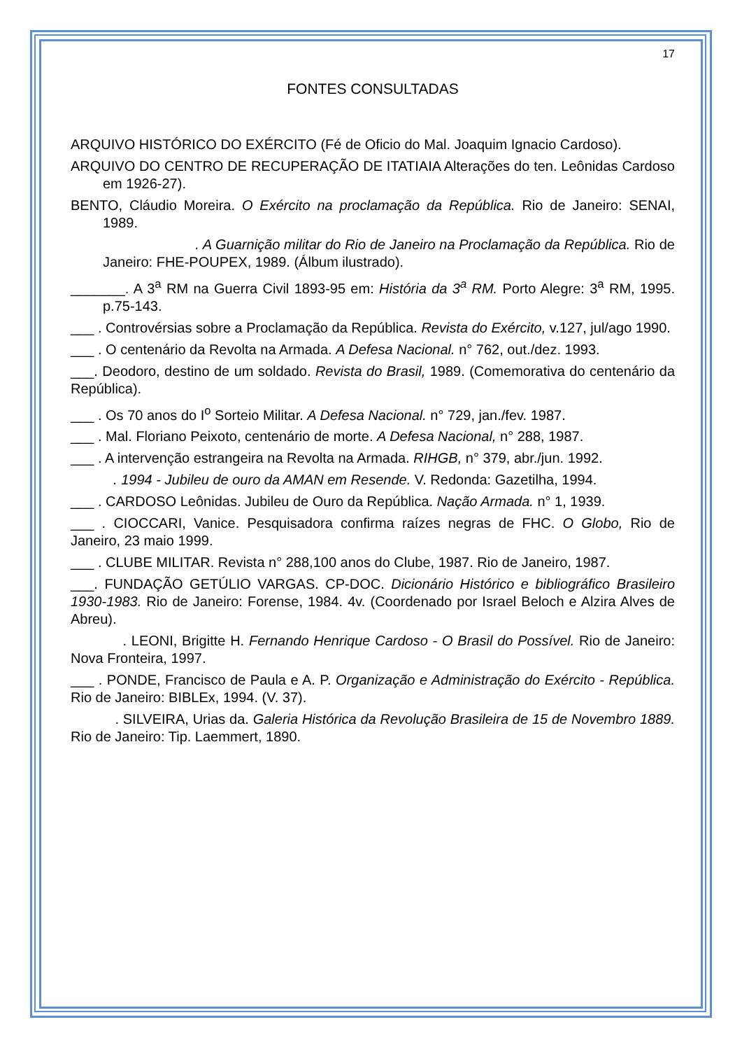17
FONTES CONSULTADAS
ARQUIVO HISTÓRICO DO EXÉRCITO (Fé de Oficio do Mal. Joaquim Ignacio Cardoso).
ARQUIVO DO CENTRO DE RECUPERAÇÃO DE ITATIAIA Alterações do ten. Leônidas Cardoso em 1926-27).
BENTO, Cláudio Moreira. O Exército na proclamação da República. Rio de Janeiro: SENAI, 1989.
. A Guarnição militar do Rio de Janeiro na Proclamação da República. Rio de Janeiro: FHE-POUPEX, 1989. (Álbum ilustrado).
_______. A 3<sup>a</sup> RM na Guerra Civil 1893-95 em: História da 3<sup>a</sup> RM. Porto Alegre: 3<sup>a</sup> RM, 1995. p.75-143.
___ . Controvérsias sobre a Proclamação da República. Revista do Exército, v.127, jul/ago 1990.
___ . O centenário da Revolta na Armada. A Defesa Nacional. n° 762, out./dez. 1993.
___. Deodoro, destino de um soldado. Revista do Brasil, 1989. (Comemorativa do centenário da República).
___ . Os 70 anos do I<sup>o</sup> Sorteio Militar. A Defesa Nacional. n° 729, jan./fev. 1987.
___ . Mal. Floriano Peixoto, centenário de morte. A Defesa Nacional, n° 288, 1987.
___ . A intervenção estrangeira na Revolta na Armada. RIHGB, n° 379, abr./jun. 1992.
. 1994 - Jubileu de ouro da AMAN em Resende. V. Redonda: Gazetilha, 1994.
___ . CARDOSO Leônidas. Jubileu de Ouro da República. Nação Armada. n° 1, 1939.
___ . CIOCCARI, Vanice. Pesquisadora confirma raízes negras de FHC. O Globo, Rio de Janeiro, 23 maio 1999.
___ . CLUBE MILITAR. Revista n° 288,100 anos do Clube, 1987. Rio de Janeiro, 1987.
___. FUNDAÇÃO GETÚLIO VARGAS. CP-DOC. Dicionário Histórico e bibliográfico Brasileiro 1930-1983. Rio de Janeiro: Forense, 1984. 4v. (Coordenado por Israel Beloch e Alzira Alves de Abreu).
. LEONI, Brigitte H. Fernando Henrique Cardoso - O Brasil do Possível. Rio de Janeiro: Nova Fronteira, 1997.
___ . PONDE, Francisco de Paula e A. P. Organização e Administração do Exército - República. Rio de Janeiro: BIBLEx, 1994. (V. 37).
. SILVEIRA, Urias da. Galeria Histórica da Revolução Brasileira de 15 de Novembro 1889. Rio de Janeiro: Tip. Laemmert, 1890.